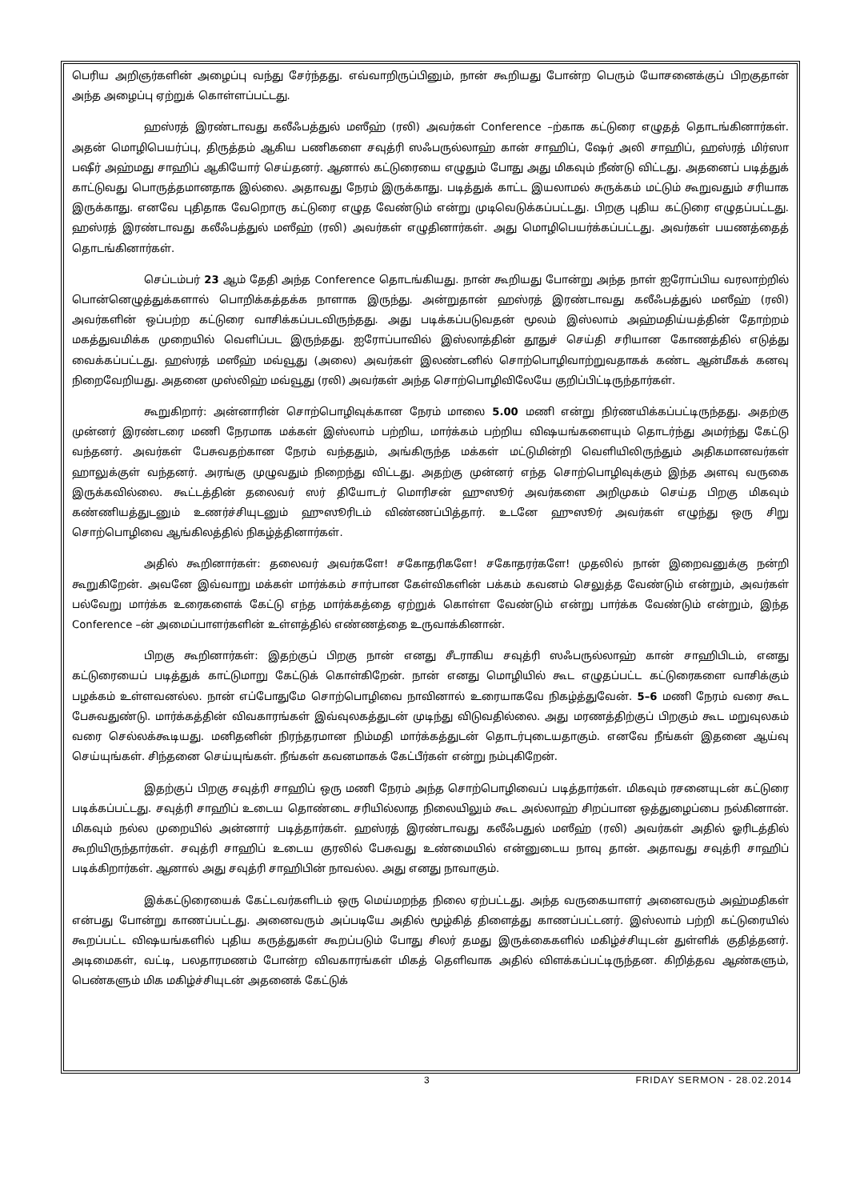பெரிய அறிஞர்களின் அழைப்பு வந்து சேர்ந்தது. எவ்வாறிருப்பினும், நான் கூறியது போன்ற பெரும் யோசனைக்குப் பிறகுதான் அந்த அழைப்பு ஏற்றுக் கொள்ளப்பட்டது.
ஹஸ்ரத் இரண்டாவது கலீஃபத்துல் மஸீஹ் (ரலி) அவர்கள் Conference –ற்காக கட்டுரை எழுதத் தொடங்கினார்கள். அதன் மொழிபெயர்ப்பு, திருத்தம் ஆகிய பணிகளை சவுத்ரி ஸஃபருல்லாஹ் கான் சாஹிப், ஷேர் அலி சாஹிப், ஹஸ்ரத் மிர்ஸா பஷீர் அஹ்மது சாஹிப் ஆகியோர் செய்தனர். ஆனால் கட்டுரையை எழுதும் போது அது மிகவும் நீண்டு விட்டது. அதனைப் படித்துக் காட்டுவது பொருத்தமானதாக இல்லை. அதாவது நேரம் இருக்காது. படித்துக் காட்ட இயலாமல் சுருக்கம் மட்டும் கூறுவதும் சரியாக இருக்காது. எனவே புதிதாக வேறொரு கட்டுரை எழுத வேண்டும் என்று முடிவெடுக்கப்பட்டது. பிறகு புதிய கட்டுரை எழுதப்பட்டது. ஹஸ்ரத் இரண்டாவது கலீஃபத்துல் மஸீஹ் (ரலி) அவர்கள் எழுதினார்கள். அது மொழிபெயர்க்கப்பட்டது. அவர்கள் பயணத்தைத் தொடங்கினார்கள்.
செப்டம்பர் 23 ஆம் தேதி அந்த Conference தொடங்கியது. நான் கூறியது போன்று அந்த நாள் ஐரோப்பிய வரலாற்றில் பொன்னெழுத்துக்களால் பொறிக்கத்தக்க நாளாக இருந்து. அன்றுதான் ஹஸ்ரத் இரண்டாவது கலீஃபத்துல் மஸீஹ் (ரலி) அவர்களின் ஒப்பற்ற கட்டுரை வாசிக்கப்படவிருந்தது. அது படிக்கப்படுவதன் மூலம் இஸ்லாம் அஹ்மதிய்யத்தின் தோற்றம் மகத்துவமிக்க முறையில் வெளிப்பட இருந்தது. ஐரோப்பாவில் இஸ்லாத்தின் தூதுச் செய்தி சரியான கோணத்தில் எடுத்து வைக்கப்பட்டது. ஹஸ்ரத் மஸீஹ் மவ்வூது (அலை) அவர்கள் இலண்டனில் சொற்பொழிவாற்றுவதாகக் கண்ட ஆன்மீகக் கனவு நிறைவேறியது. அதனை முஸ்லிஹ் மவ்வூது (ரலி) அவர்கள் அந்த சொற்பொழிவிலேயே குறிப்பிட்டிருந்தார்கள்.
கூறுகிறார்: அன்னாரின் சொற்பொழிவுக்கான நேரம் மாலை 5.00 மணி என்று நிர்ணயிக்கப்பட்டிருந்தது. அதற்கு முன்னர் இரண்டரை மணி நேரமாக மக்கள் இஸ்லாம் பற்றிய, மார்க்கம் பற்றிய விஷயங்களையும் தொடர்ந்து அமர்ந்து கேட்டு வந்தனர். அவர்கள் பேசுவதற்கான நேரம் வந்ததும், அங்கிருந்த மக்கள் மட்டுமின்றி வெளியிலிருந்தும் அதிகமானவர்கள் ஹாலுக்குள் வந்தனர். அரங்கு முழுவதும் நிறைந்து விட்டது. அதற்கு முன்னர் எந்த சொற்பொழிவுக்கும் இந்த அளவு வருகை இருக்கவில்லை. கூட்டத்தின் தலைவர் ஸர் தியோடர் மொரிசன் ஹுஸூர் அவர்களை அறிமுகம் செய்த பிறகு மிகவும் கண்ணியத்துடனும் உணர்ச்சியுடனும் ஹுஸூரிடம் விண்ணப்பித்தார். உடனே ஹுஸூர் அவர்கள் எழுந்து ஒரு சிறு சொற்பொழிவை ஆங்கிலத்தில் நிகழ்த்தினார்கள்.
அதில் கூறினார்கள்: தலைவர் அவர்களே! சகோதரிகளே! சகோதரர்களே! முதலில் நான் இறைவனுக்கு நன்றி கூறுகிறேன். அவனே இவ்வாறு மக்கள் மார்க்கம் சார்பான கேள்விகளின் பக்கம் கவனம் செலுத்த வேண்டும் என்றும், அவர்கள் பல்வேறு மார்க்க உரைகளைக் கேட்டு எந்த மார்க்கத்தை ஏற்றுக் கொள்ள வேண்டும் என்று பார்க்க வேண்டும் என்றும், இந்த Conference –ன் அமைப்பாளர்களின் உள்ளத்தில் எண்ணத்தை உருவாக்கினான்.
பிறகு கூறினார்கள்: இதற்குப் பிறகு நான் எனது சீடராகிய சவுத்ரி ஸஃபருல்லாஹ் கான் சாஹிபிடம், எனது கட்டுரையைப் படித்துக் காட்டுமாறு கேட்டுக் கொள்கிறேன். நான் எனது மொழியில் கூட எழுதப்பட்ட கட்டுரைகளை வாசிக்கும் பழக்கம் உள்ளவனல்ல. நான் எப்போதுமே சொற்பொழிவை நாவினால் உரையாகவே நிகழ்த்துவேன். 5–6 மணி நேரம் வரை கூட பேசுவதுண்டு. மார்க்கத்தின் விவகாரங்கள் இவ்வுலகத்துடன் முடிந்து விடுவதில்லை. அது மரணத்திற்குப் பிறகும் கூட மறுவுலகம் வரை செல்லக்கூடியது. மனிதனின் நிரந்தரமான நிம்மதி மார்க்கத்துடன் தொடர்புடையதாகும். எனவே நீங்கள் இதனை ஆய்வு செய்யுங்கள். சிந்தனை செய்யுங்கள். நீங்கள் கவனமாகக் கேட்பீர்கள் என்று நம்புகிறேன்.
இதற்குப் பிறகு சவுத்ரி சாஹிப் ஒரு மணி நேரம் அந்த சொற்பொழிவைப் படித்தார்கள். மிகவும் ரசனையுடன் கட்டுரை படிக்கப்பட்டது. சவுத்ரி சாஹிப் உடைய தொண்டை சரியில்லாத நிலையிலும் கூட அல்லாஹ் சிறப்பான ஒத்துழைப்பை நல்கினான். மிகவும் நல்ல முறையில் அன்னார் படித்தார்கள். ஹஸ்ரத் இரண்டாவது கலீஃபதுல் மஸீஹ் (ரலி) அவர்கள் அதில் ஓரிடத்தில் கூறியிருந்தார்கள். சவுத்ரி சாஹிப் உடைய குரலில் பேசுவது உண்மையில் என்னுடைய நாவு தான். அதாவது சவுத்ரி சாஹிப் படிக்கிறார்கள். ஆனால் அது சவுத்ரி சாஹிபின் நாவல்ல. அது எனது நாவாகும்.
இக்கட்டுரையைக் கேட்டவர்களிடம் ஒரு மெய்மறந்த நிலை ஏற்பட்டது. அந்த வருகையாளர் அனைவரும் அஹ்மதிகள் என்பது போன்று காணப்பட்டது. அனைவரும் அப்படியே அதில் மூழ்கித் திளைத்து காணப்பட்டனர். இஸ்லாம் பற்றி கட்டுரையில் கூறப்பட்ட விஷயங்களில் புதிய கருத்துகள் கூறப்படும் போது சிலர் தமது இருக்கைகளில் மகிழ்ச்சியுடன் துள்ளிக் குதித்தனர். அடிமைகள், வட்டி, பலதாரமணம் போன்ற விவகாரங்கள் மிகத் தெளிவாக அதில் விளக்கப்பட்டிருந்தன. கிறித்தவ ஆண்களும், பெண்களும் மிக மகிழ்ச்சியுடன் அதனைக் கேட்டுக்
3 FRIDAY SERMON - 28.02.2014